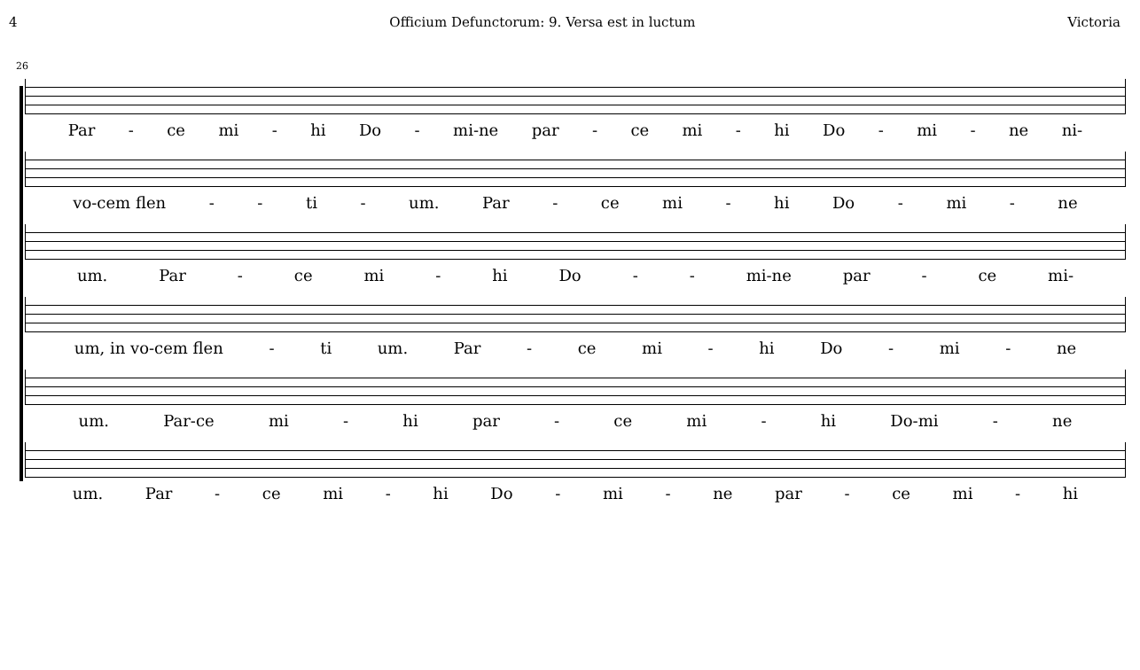4 Officium Defunctorum: 9. Versa est in luctum Victoria
26
Par - ce mi - hi Do - mi-ne par - ce mi - hi Do - mi - ne ni-
vo-cem flen - - ti - um. Par - ce mi - hi Do - mi - ne
um. Par - ce mi - hi Do - - mi-ne par - ce mi-
um, in vo-cem flen - ti um. Par - ce mi - hi Do - mi - ne
um. Par-ce mi - hi par - ce mi - hi Do-mi - ne
um. Par - ce mi - hi Do - mi - ne par - ce mi - hi